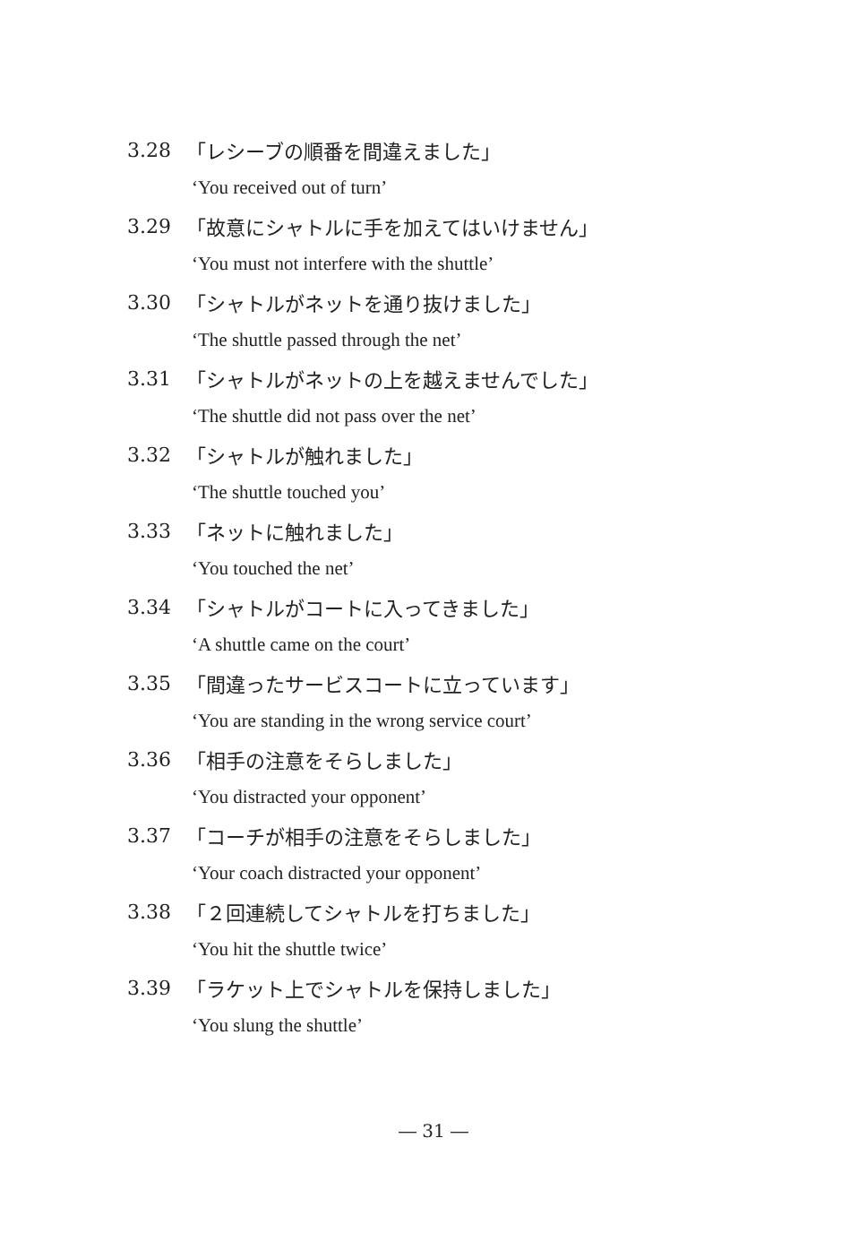3.28 「レシーブの順番を間違えました」
‘You received out of turn’
3.29 「故意にシャトルに手を加えてはいけません」
‘You must not interfere with the shuttle’
3.30 「シャトルがネットを通り抜けました」
‘The shuttle passed through the net’
3.31 「シャトルがネットの上を越えませんでした」
‘The shuttle did not pass over the net’
3.32 「シャトルが触れました」
‘The shuttle touched you’
3.33 「ネットに触れました」
‘You touched the net’
3.34 「シャトルがコートに入ってきました」
‘A shuttle came on the court’
3.35 「間違ったサービスコートに立っています」
‘You are standing in the wrong service court’
3.36 「相手の注意をそらしました」
‘You distracted your opponent’
3.37 「コーチが相手の注意をそらしました」
‘Your coach distracted your opponent’
3.38 「２回連続してシャトルを打ちました」
‘You hit the shuttle twice’
3.39 「ラケット上でシャトルを保持しました」
‘You slung the shuttle’
― 31 ―